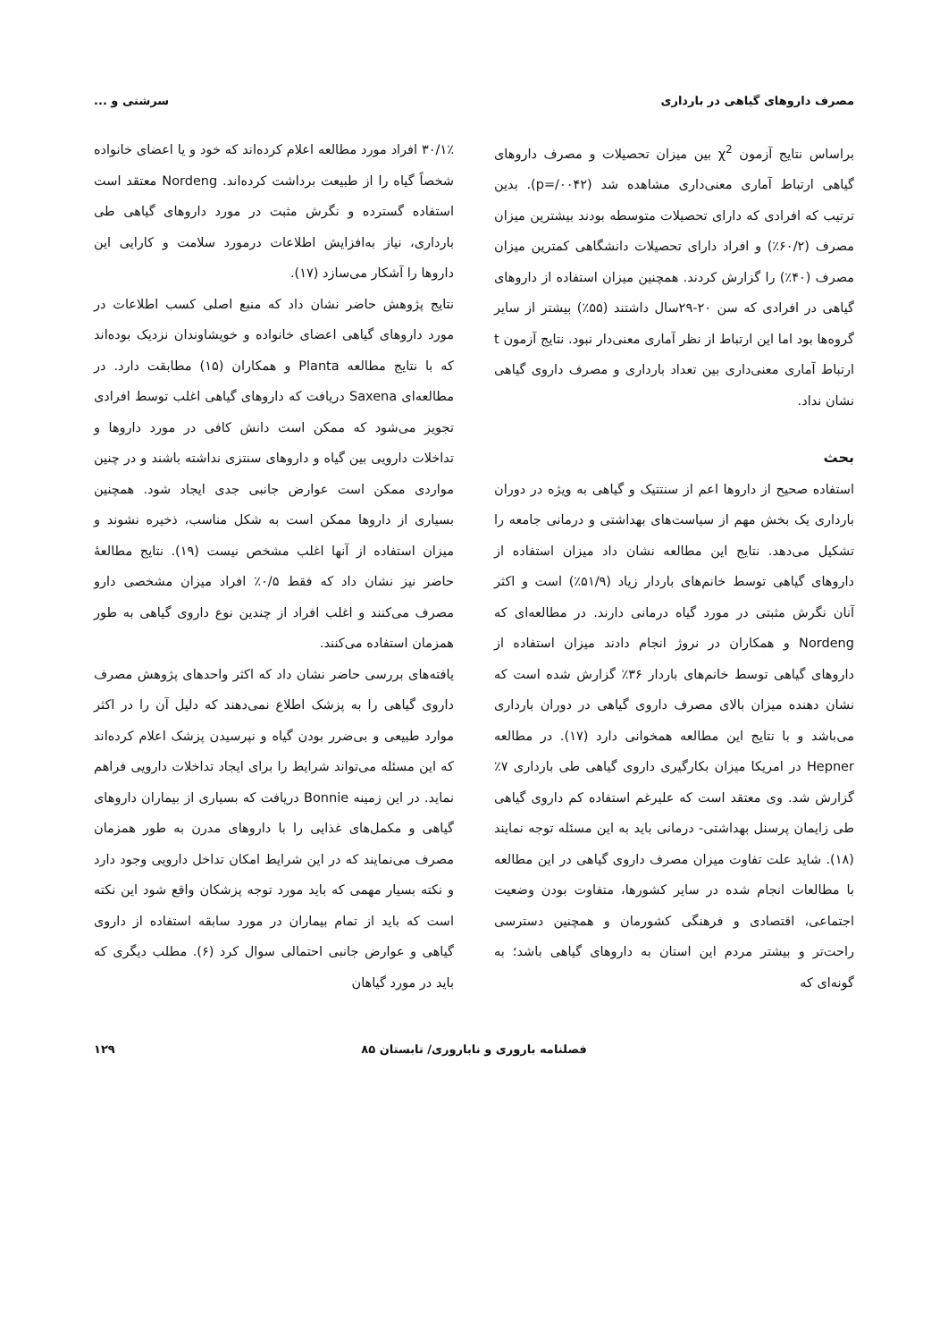مصرف داروهای گیاهی در بارداری سرشتی و ...
براساس نتایج آزمون χ<sup>2</sup> بین میزان تحصیلات و مصرف داروهای گیاهی ارتباط آماری معنی‌داری مشاهده شد (p=/۰۰۴۲). بدین ترتیب که افرادی که دارای تحصیلات متوسطه بودند بیشترین میزان مصرف (۶۰/۲٪) و افراد دارای تحصیلات دانشگاهی کمترین میزان مصرف (۴۰٪) را گزارش کردند. همچنین میزان استفاده از داروهای گیاهی در افرادی که سن ۲۰-۲۹سال داشتند (۵۵٪) بیشتر از سایر گروه‌ها بود اما این ارتباط از نظر آماری معنی‌دار نبود. نتایج آزمون t ارتباط آماری معنی‌داری بین تعداد بارداری و مصرف داروی گیاهی نشان نداد.
بحث
استفاده صحیح از داروها اعم از سنتتیک و گیاهی به ویژه در دوران بارداری یک بخش مهم از سیاست‌های بهداشتی و درمانی جامعه را تشکیل می‌دهد. نتایج این مطالعه نشان داد میزان استفاده از داروهای گیاهی توسط خانم‌های باردار زیاد (۵۱/۹٪) است و اکثر آنان نگرش مثبتی در مورد گیاه درمانی دارند. در مطالعه‌ای که Nordeng و همکاران در نروژ انجام دادند میزان استفاده از داروهای گیاهی توسط خانم‌های باردار ۳۶٪ گزارش شده است که نشان دهنده میزان بالای مصرف داروی گیاهی در دوران بارداری می‌باشد و با نتایج این مطالعه همخوانی دارد (۱۷). در مطالعه Hepner در امریکا میزان بکارگیری داروی گیاهی طی بارداری ۷٪ گزارش شد. وی معتقد است که علیرغم استفاده کم داروی گیاهی طی زایمان پرسنل بهداشتی- درمانی باید به این مسئله توجه نمایند (۱۸). شاید علت تفاوت میزان مصرف داروی گیاهی در این مطالعه با مطالعات انجام شده در سایر کشورها، متفاوت بودن وضعیت اجتماعی، اقتصادی و فرهنگی کشورمان و همچنین دسترسی راحت‌تر و بیشتر مردم این استان به داروهای گیاهی باشد؛ به گونه‌ای که
۳۰/۱٪ افراد مورد مطالعه اعلام کرده‌اند که خود و یا اعضای خانواده شخصاً گیاه را از طبیعت برداشت کرده‌اند. Nordeng معتقد است استفاده گسترده و نگرش مثبت در مورد داروهای گیاهی طی بارداری، نیاز به‌افزایش اطلاعات درمورد سلامت و کارایی این داروها را آشکار می‌سازد (۱۷).
نتایج پژوهش حاضر نشان داد که منبع اصلی کسب اطلاعات در مورد داروهای گیاهی اعضای خانواده و خویشاوندان نزدیک بوده‌اند که با نتایج مطالعه Planta و همکاران (۱۵) مطابقت دارد. در مطالعه‌ای Saxena دریافت که داروهای گیاهی اغلب توسط افرادی تجویز می‌شود که ممکن است دانش کافی در مورد داروها و تداخلات دارویی بین گیاه و داروهای سنتزی نداشته باشند و در چنین مواردی ممکن است عوارض جانبی جدی ایجاد شود. همچنین بسیاری از داروها ممکن است به شکل مناسب، ذخیره نشوند و میزان استفاده از آنها اغلب مشخص نیست (۱۹). نتایج مطالعهٔ حاضر نیز نشان داد که فقط ۰/۵٪ افراد میزان مشخصی دارو مصرف می‌کنند و اغلب افراد از چندین نوع داروی گیاهی به طور همزمان استفاده می‌کنند.
یافته‌های بررسی حاضر نشان داد که اکثر واحدهای پژوهش مصرف داروی گیاهی را به پزشک اطلاع نمی‌دهند که دلیل آن را در اکثر موارد طبیعی و بی‌ضرر بودن گیاه و نپرسیدن پزشک اعلام کرده‌اند که این مسئله می‌تواند شرایط را برای ایجاد تداخلات دارویی فراهم نماید. در این زمینه Bonnie دریافت که بسیاری از بیماران داروهای گیاهی و مکمل‌های غذایی را با داروهای مدرن به طور همزمان مصرف می‌نمایند که در این شرایط امکان تداخل دارویی وجود دارد و نکته بسیار مهمی که باید مورد توجه پزشکان واقع شود این نکته است که باید از تمام بیماران در مورد سابقه استفاده از داروی گیاهی و عوارض جانبی احتمالی سوال کرد (۶). مطلب دیگری که باید در مورد گیاهان
فصلنامه باروری و ناباروری/ تابستان ۸۵ ۱۲۹